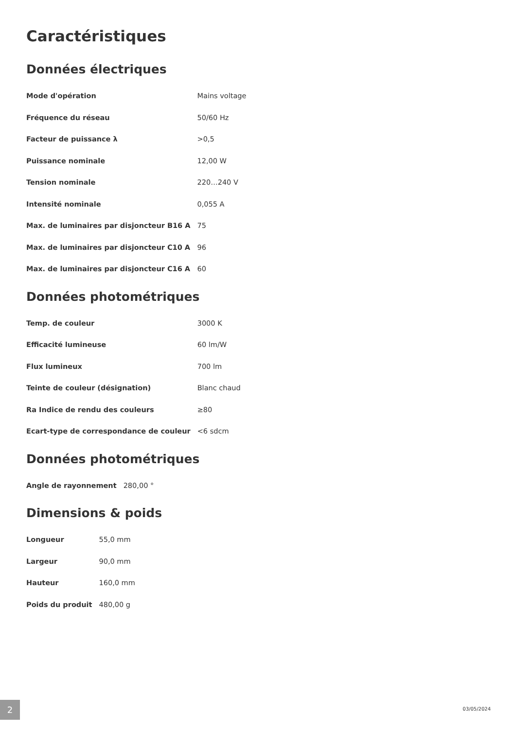Caractéristiques
Données électriques
| Mode d'opération | Mains voltage |
| Fréquence du réseau | 50/60 Hz |
| Facteur de puissance λ | >0,5 |
| Puissance nominale | 12,00 W |
| Tension nominale | 220…240 V |
| Intensité nominale | 0,055 A |
| Max. de luminaires par disjoncteur B16 A | 75 |
| Max. de luminaires par disjoncteur C10 A | 96 |
| Max. de luminaires par disjoncteur C16 A | 60 |
Données photométriques
| Temp. de couleur | 3000 K |
| Efficacité lumineuse | 60 lm/W |
| Flux lumineux | 700 lm |
| Teinte de couleur (désignation) | Blanc chaud |
| Ra Indice de rendu des couleurs | ≥80 |
| Ecart-type de correspondance de couleur | <6 sdcm |
Données photométriques
| Angle de rayonnement | 280,00 ° |
Dimensions & poids
| Longueur | 55,0 mm |
| Largeur | 90,0 mm |
| Hauteur | 160,0 mm |
| Poids du produit | 480,00 g |
2 03/05/2024